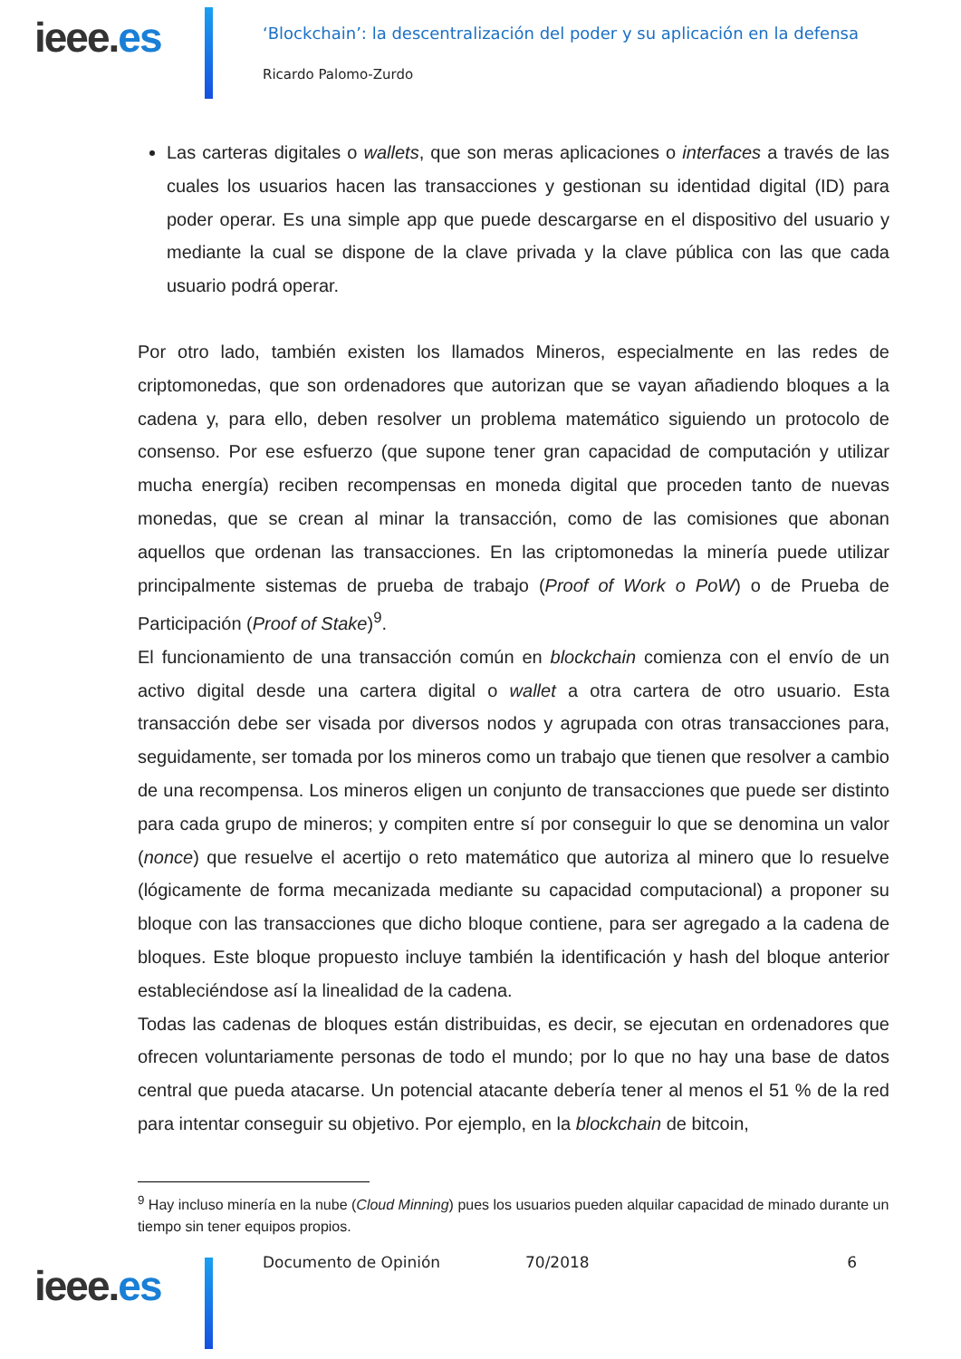ieee.es
‘Blockchain’: la descentralización del poder y su aplicación en la defensa
Ricardo Palomo-Zurdo
Las carteras digitales o wallets, que son meras aplicaciones o interfaces a través de las cuales los usuarios hacen las transacciones y gestionan su identidad digital (ID) para poder operar. Es una simple app que puede descargarse en el dispositivo del usuario y mediante la cual se dispone de la clave privada y la clave pública con las que cada usuario podrá operar.
Por otro lado, también existen los llamados Mineros, especialmente en las redes de criptomonedas, que son ordenadores que autorizan que se vayan añadiendo bloques a la cadena y, para ello, deben resolver un problema matemático siguiendo un protocolo de consenso. Por ese esfuerzo (que supone tener gran capacidad de computación y utilizar mucha energía) reciben recompensas en moneda digital que proceden tanto de nuevas monedas, que se crean al minar la transacción, como de las comisiones que abonan aquellos que ordenan las transacciones. En las criptomonedas la minería puede utilizar principalmente sistemas de prueba de trabajo (Proof of Work o PoW) o de Prueba de Participación (Proof of Stake)<sup>9</sup>.
El funcionamiento de una transacción común en blockchain comienza con el envío de un activo digital desde una cartera digital o wallet a otra cartera de otro usuario. Esta transacción debe ser visada por diversos nodos y agrupada con otras transacciones para, seguidamente, ser tomada por los mineros como un trabajo que tienen que resolver a cambio de una recompensa. Los mineros eligen un conjunto de transacciones que puede ser distinto para cada grupo de mineros; y compiten entre sí por conseguir lo que se denomina un valor (nonce) que resuelve el acertijo o reto matemático que autoriza al minero que lo resuelve (lógicamente de forma mecanizada mediante su capacidad computacional) a proponer su bloque con las transacciones que dicho bloque contiene, para ser agregado a la cadena de bloques. Este bloque propuesto incluye también la identificación y hash del bloque anterior estableciéndose así la linealidad de la cadena.
Todas las cadenas de bloques están distribuidas, es decir, se ejecutan en ordenadores que ofrecen voluntariamente personas de todo el mundo; por lo que no hay una base de datos central que pueda atacarse. Un potencial atacante debería tener al menos el 51 % de la red para intentar conseguir su objetivo. Por ejemplo, en la blockchain de bitcoin,
<sup>9</sup> Hay incluso minería en la nube (Cloud Minning) pues los usuarios pueden alquilar capacidad de minado durante un tiempo sin tener equipos propios.
Documento de Opinión 70/2018 6
ieee.es